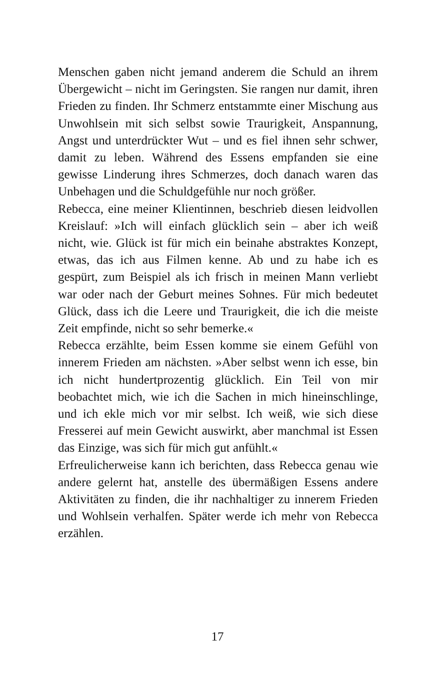Menschen gaben nicht jemand anderem die Schuld an ihrem Übergewicht – nicht im Geringsten. Sie rangen nur damit, ihren Frieden zu finden. Ihr Schmerz entstammte einer Mischung aus Unwohlsein mit sich selbst sowie Traurigkeit, Anspannung, Angst und unterdrückter Wut – und es fiel ihnen sehr schwer, damit zu leben. Während des Essens empfanden sie eine gewisse Linderung ihres Schmerzes, doch danach waren das Unbehagen und die Schuldgefühle nur noch größer.
Rebecca, eine meiner Klientinnen, beschrieb diesen leidvollen Kreislauf: »Ich will einfach glücklich sein – aber ich weiß nicht, wie. Glück ist für mich ein beinahe abstraktes Konzept, etwas, das ich aus Filmen kenne. Ab und zu habe ich es gespürt, zum Beispiel als ich frisch in meinen Mann verliebt war oder nach der Geburt meines Sohnes. Für mich bedeutet Glück, dass ich die Leere und Traurigkeit, die ich die meiste Zeit empfinde, nicht so sehr bemerke.«
Rebecca erzählte, beim Essen komme sie einem Gefühl von innerem Frieden am nächsten. »Aber selbst wenn ich esse, bin ich nicht hundertprozentig glücklich. Ein Teil von mir beobachtet mich, wie ich die Sachen in mich hineinschlinge, und ich ekle mich vor mir selbst. Ich weiß, wie sich diese Fresserei auf mein Gewicht auswirkt, aber manchmal ist Essen das Einzige, was sich für mich gut anfühlt.«
Erfreulicherweise kann ich berichten, dass Rebecca genau wie andere gelernt hat, anstelle des übermäßigen Essens andere Aktivitäten zu finden, die ihr nachhaltiger zu innerem Frieden und Wohlsein verhalfen. Später werde ich mehr von Rebecca erzählen.
17